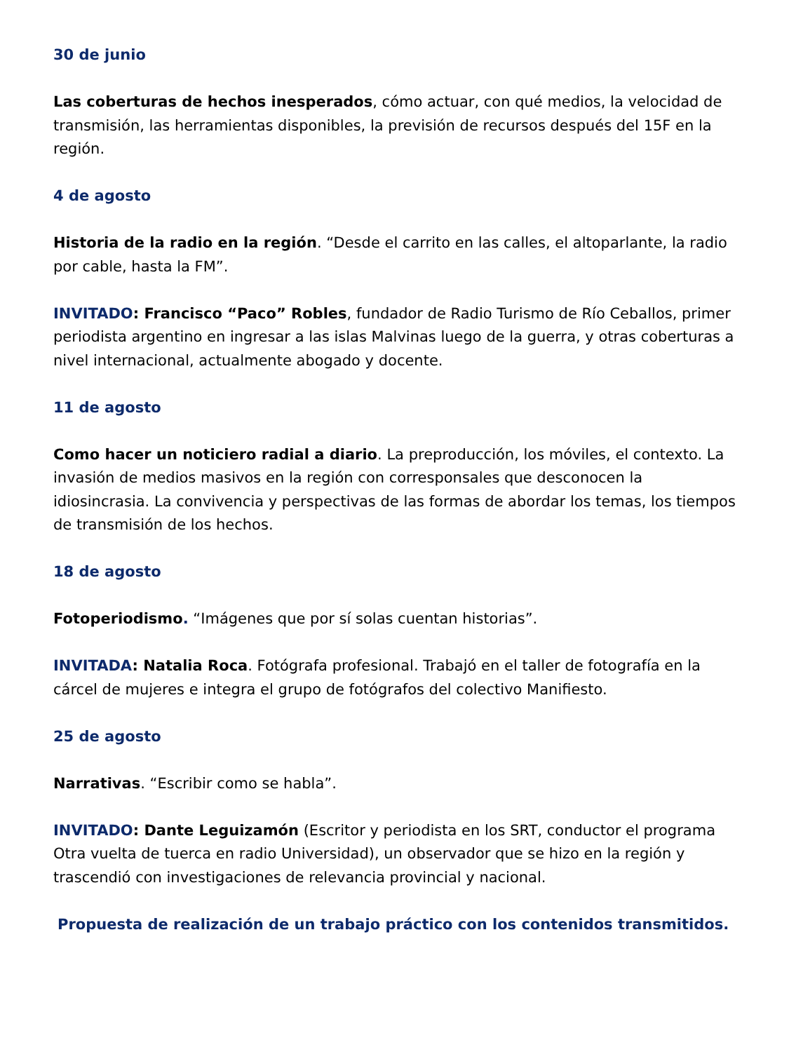30 de junio
Las coberturas de hechos inesperados, cómo actuar, con qué medios, la velocidad de transmisión, las herramientas disponibles, la previsión de recursos después del 15F en la región.
4 de agosto
Historia de la radio en la región. “Desde el carrito en las calles, el altoparlante, la radio por cable, hasta la FM”.
INVITADO: Francisco “Paco” Robles, fundador de Radio Turismo de Río Ceballos, primer periodista argentino en ingresar a las islas Malvinas luego de la guerra, y otras coberturas a nivel internacional, actualmente abogado y docente.
11 de agosto
Como hacer un noticiero radial a diario. La preproducción, los móviles, el contexto. La invasión de medios masivos en la región con corresponsales que desconocen la idiosincrasia. La convivencia y perspectivas de las formas de abordar los temas, los tiempos de transmisión de los hechos.
18 de agosto
Fotoperiodismo. “Imágenes que por sí solas cuentan historias”.
INVITADA: Natalia Roca. Fotógrafa profesional. Trabajó en el taller de fotografía en la cárcel de mujeres e integra el grupo de fotógrafos del colectivo Manifiesto.
25 de agosto
Narrativas. “Escribir como se habla”.
INVITADO: Dante Leguizamón (Escritor y periodista en los SRT, conductor el programa Otra vuelta de tuerca en radio Universidad), un observador que se hizo en la región y trascendió con investigaciones de relevancia provincial y nacional.
Propuesta de realización de un trabajo práctico con los contenidos transmitidos.